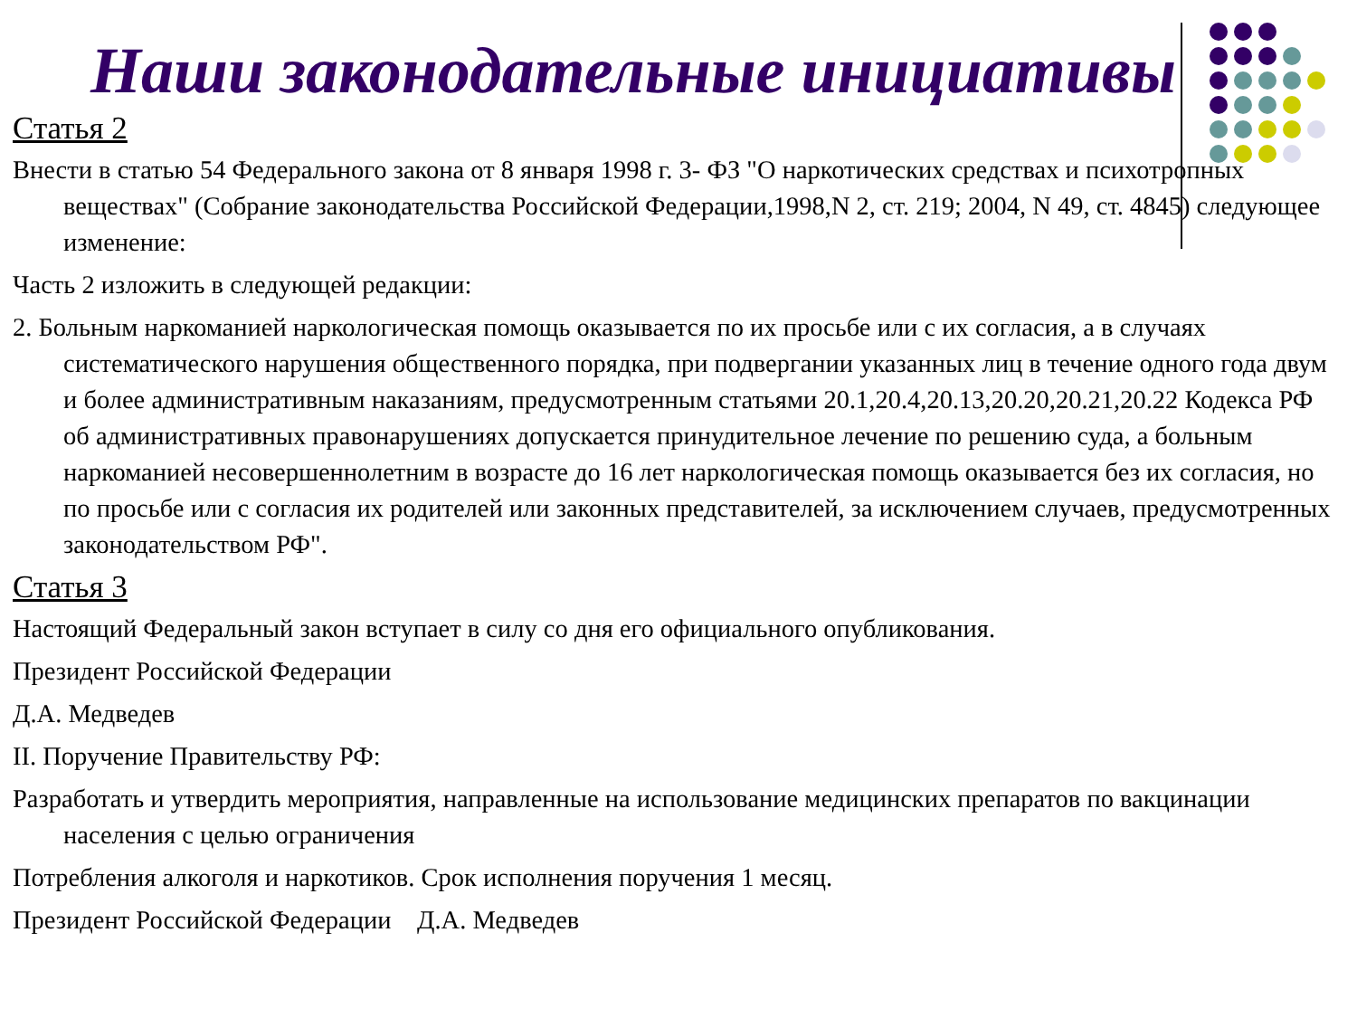Наши законодательные инициативы
Статья 2
Внести в статью 54 Федерального закона от 8 января 1998 г. 3- ФЗ "О наркотических средствах и психотропных веществах" (Собрание законодательства Российской Федерации,1998,N 2, ст. 219; 2004, N 49, ст. 4845) следующее изменение:
Часть 2 изложить в следующей редакции:
2. Больным наркоманией наркологическая помощь оказывается по их просьбе или с их согласия, а в случаях систематического нарушения общественного порядка, при подвергании указанных лиц в течение одного года двум и более административным наказаниям, предусмотренным статьями 20.1,20.4,20.13,20.20,20.21,20.22 Кодекса РФ об административных правонарушениях допускается принудительное лечение по решению суда, а больным наркоманией несовершеннолетним в возрасте до 16 лет наркологическая помощь оказывается без их согласия, но по просьбе или с согласия их родителей или законных представителей, за исключением случаев, предусмотренных законодательством РФ".
Статья 3
Настоящий Федеральный закон вступает в силу со дня его официального опубликования.
Президент Российской Федерации
Д.А. Медведев
II. Поручение Правительству РФ:
Разработать и утвердить мероприятия, направленные на использование медицинских препаратов по вакцинации населения с целью ограничения
Потребления алкоголя и наркотиков. Срок исполнения поручения 1 месяц.
Президент Российской Федерации Д.А. Медведев